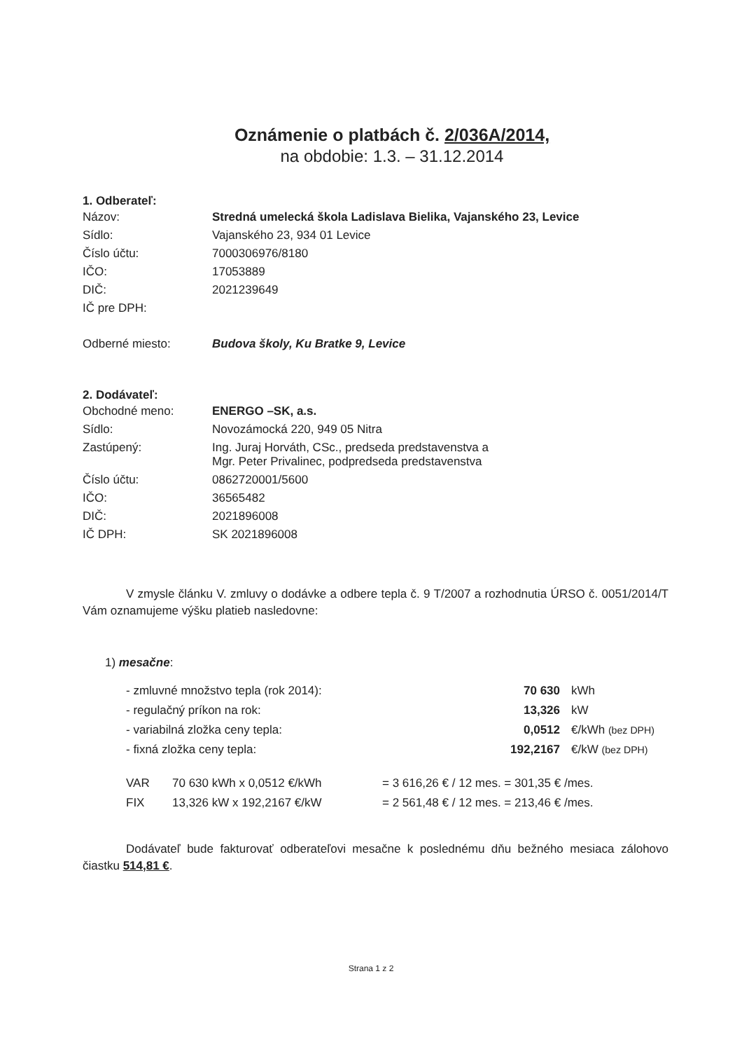Oznámenie o platbách č. 2/036A/2014,
na obdobie: 1.3. – 31.12.2014
1. Odberateľ:
| Názov: | Stredná umelecká škola Ladislava Bielika, Vajanského 23, Levice |
| Sídlo: | Vajanského 23, 934 01 Levice |
| Číslo účtu: | 7000306976/8180 |
| IČO: | 17053889 |
| DIČ: | 2021239649 |
| IČ pre DPH: | |
| Odberné miesto: | Budova školy, Ku Bratke 9, Levice |
2. Dodávateľ:
| Obchodné meno: | ENERGO –SK, a.s. |
| Sídlo: | Novozámocká 220, 949 05 Nitra |
| Zastúpený: | Ing. Juraj Horváth, CSc., predseda predstavenstva a Mgr. Peter Privalinec, podpredseda predstavenstva |
| Číslo účtu: | 0862720001/5600 |
| IČO: | 36565482 |
| DIČ: | 2021896008 |
| IČ DPH: | SK 2021896008 |
V zmysle článku V. zmluvy o dodávke a odbere tepla č. 9 T/2007 a rozhodnutia ÚRSO č. 0051/2014/T Vám oznamujeme výšku platieb nasledovne:
1) mesačne:
| - zmluvné množstvo tepla (rok 2014): | 70 630 | kWh |
| - regulačný príkon na rok: | 13,326 | kW |
| - variabilná zložka ceny tepla: | 0,0512 | €/kWh (bez DPH) |
| - fixná zložka ceny tepla: | 192,2167 | €/kW (bez DPH) |
| VAR | 70 630 kWh x 0,0512 €/kWh | = 3 616,26 € / 12 mes. = 301,35 € /mes. |
| FIX | 13,326 kW x 192,2167 €/kW | = 2 561,48 € / 12 mes. = 213,46 € /mes. |
Dodávateľ bude fakturovať odberateľovi mesačne k poslednému dňu bežného mesiaca zálohovo čiastku 514,81 €.
Strana 1 z 2